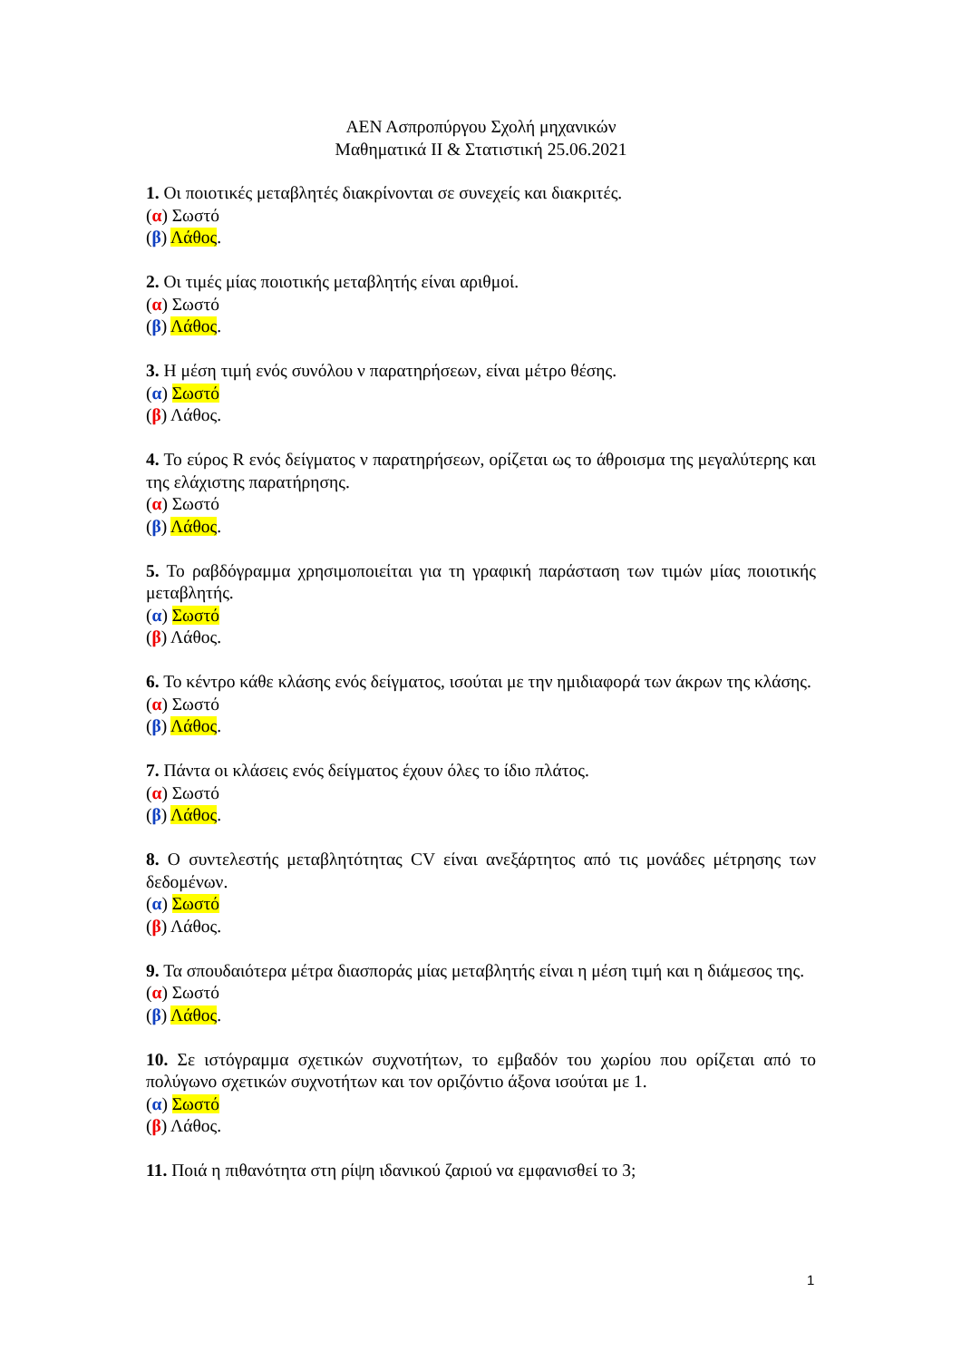ΑΕΝ Ασπροπύργου Σχολή μηχανικών
Μαθηματικά ΙΙ & Στατιστική 25.06.2021
1. Οι ποιοτικές μεταβλητές διακρίνονται σε συνεχείς και διακριτές.
(α) Σωστό
(β) Λάθος.
2. Οι τιμές μίας ποιοτικής μεταβλητής είναι αριθμοί.
(α) Σωστό
(β) Λάθος.
3. Η μέση τιμή ενός συνόλου ν παρατηρήσεων, είναι μέτρο θέσης.
(α) Σωστό
(β) Λάθος.
4. Το εύρος R ενός δείγματος ν παρατηρήσεων, ορίζεται ως το άθροισμα της μεγαλύτερης και της ελάχιστης παρατήρησης.
(α) Σωστό
(β) Λάθος.
5. Το ραβδόγραμμα χρησιμοποιείται για τη γραφική παράσταση των τιμών μίας ποιοτικής μεταβλητής.
(α) Σωστό
(β) Λάθος.
6. Το κέντρο κάθε κλάσης ενός δείγματος, ισούται με την ημιδιαφορά των άκρων της κλάσης.
(α) Σωστό
(β) Λάθος.
7. Πάντα οι κλάσεις ενός δείγματος έχουν όλες το ίδιο πλάτος.
(α) Σωστό
(β) Λάθος.
8. Ο συντελεστής μεταβλητότητας CV είναι ανεξάρτητος από τις μονάδες μέτρησης των δεδομένων.
(α) Σωστό
(β) Λάθος.
9. Τα σπουδαιότερα μέτρα διασποράς μίας μεταβλητής είναι η μέση τιμή και η διάμεσος της.
(α) Σωστό
(β) Λάθος.
10. Σε ιστόγραμμα σχετικών συχνοτήτων, το εμβαδόν του χωρίου που ορίζεται από το πολύγωνο σχετικών συχνοτήτων και τον οριζόντιο άξονα ισούται με 1.
(α) Σωστό
(β) Λάθος.
11. Ποιά η πιθανότητα στη ρίψη ιδανικού ζαριού να εμφανισθεί το 3;
1